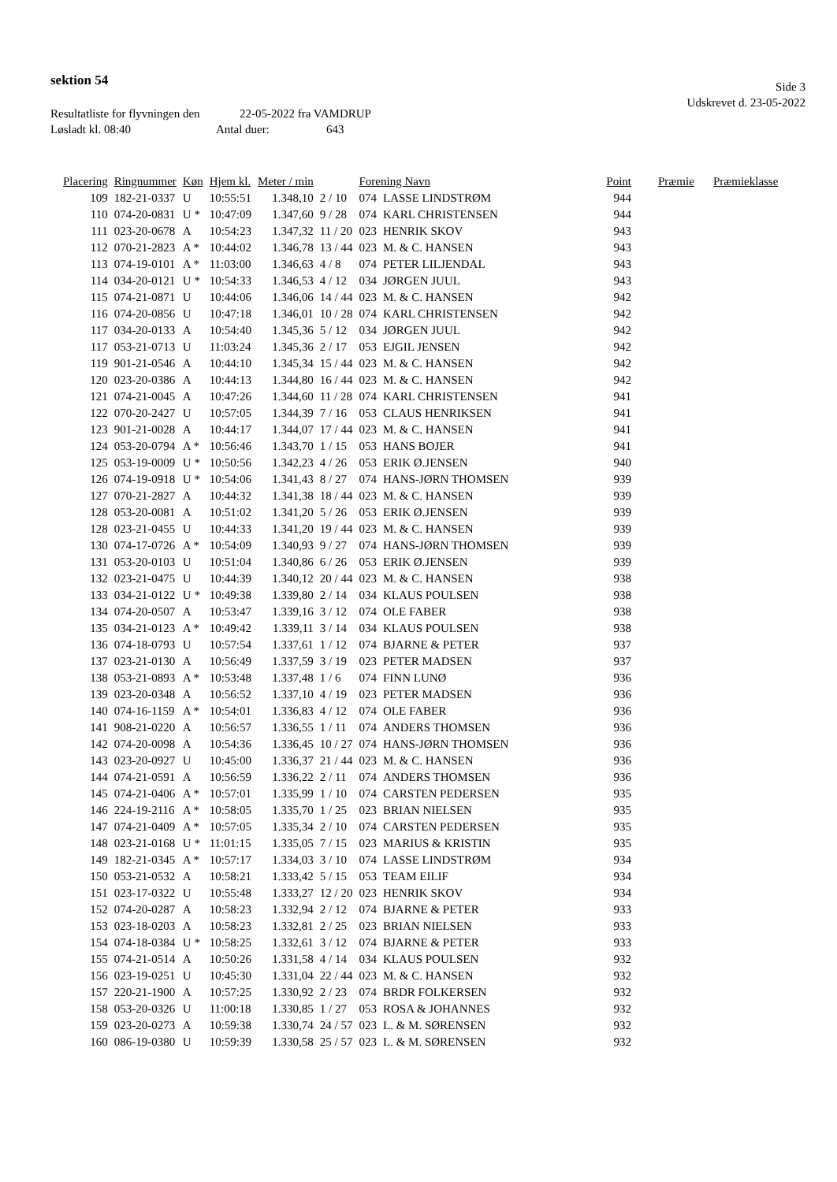sektion 54
Side 3
Udskrevet d. 23-05-2022
Resultatliste for flyvningen den 22-05-2022 fra VAMDRUP
Løsladt kl. 08:40 Antal duer: 643
| Placering | Ringnummer | Køn | Hjem kl. | Meter / min | | Forening Navn | | Point | Præmie | Præmieklasse |
| --- | --- | --- | --- | --- | --- | --- | --- | --- | --- | --- |
| 109 | 182-21-0337 | U | 10:55:51 | 1.348,10 | 2 / 10 | 074 | LASSE LINDSTRØM | 944 | | |
| 110 | 074-20-0831 | U * | 10:47:09 | 1.347,60 | 9 / 28 | 074 | KARL CHRISTENSEN | 944 | | |
| 111 | 023-20-0678 | A | 10:54:23 | 1.347,32 | 11 / 20 | 023 | HENRIK SKOV | 943 | | |
| 112 | 070-21-2823 | A * | 10:44:02 | 1.346,78 | 13 / 44 | 023 | M. & C. HANSEN | 943 | | |
| 113 | 074-19-0101 | A * | 11:03:00 | 1.346,63 | 4 / 8 | 074 | PETER LILJENDAL | 943 | | |
| 114 | 034-20-0121 | U * | 10:54:33 | 1.346,53 | 4 / 12 | 034 | JØRGEN JUUL | 943 | | |
| 115 | 074-21-0871 | U | 10:44:06 | 1.346,06 | 14 / 44 | 023 | M. & C. HANSEN | 942 | | |
| 116 | 074-20-0856 | U | 10:47:18 | 1.346,01 | 10 / 28 | 074 | KARL CHRISTENSEN | 942 | | |
| 117 | 034-20-0133 | A | 10:54:40 | 1.345,36 | 5 / 12 | 034 | JØRGEN JUUL | 942 | | |
| 117 | 053-21-0713 | U | 11:03:24 | 1.345,36 | 2 / 17 | 053 | EJGIL JENSEN | 942 | | |
| 119 | 901-21-0546 | A | 10:44:10 | 1.345,34 | 15 / 44 | 023 | M. & C. HANSEN | 942 | | |
| 120 | 023-20-0386 | A | 10:44:13 | 1.344,80 | 16 / 44 | 023 | M. & C. HANSEN | 942 | | |
| 121 | 074-21-0045 | A | 10:47:26 | 1.344,60 | 11 / 28 | 074 | KARL CHRISTENSEN | 941 | | |
| 122 | 070-20-2427 | U | 10:57:05 | 1.344,39 | 7 / 16 | 053 | CLAUS HENRIKSEN | 941 | | |
| 123 | 901-21-0028 | A | 10:44:17 | 1.344,07 | 17 / 44 | 023 | M. & C. HANSEN | 941 | | |
| 124 | 053-20-0794 | A * | 10:56:46 | 1.343,70 | 1 / 15 | 053 | HANS BOJER | 941 | | |
| 125 | 053-19-0009 | U * | 10:50:56 | 1.342,23 | 4 / 26 | 053 | ERIK Ø.JENSEN | 940 | | |
| 126 | 074-19-0918 | U * | 10:54:06 | 1.341,43 | 8 / 27 | 074 | HANS-JØRN THOMSEN | 939 | | |
| 127 | 070-21-2827 | A | 10:44:32 | 1.341,38 | 18 / 44 | 023 | M. & C. HANSEN | 939 | | |
| 128 | 053-20-0081 | A | 10:51:02 | 1.341,20 | 5 / 26 | 053 | ERIK Ø.JENSEN | 939 | | |
| 128 | 023-21-0455 | U | 10:44:33 | 1.341,20 | 19 / 44 | 023 | M. & C. HANSEN | 939 | | |
| 130 | 074-17-0726 | A * | 10:54:09 | 1.340,93 | 9 / 27 | 074 | HANS-JØRN THOMSEN | 939 | | |
| 131 | 053-20-0103 | U | 10:51:04 | 1.340,86 | 6 / 26 | 053 | ERIK Ø.JENSEN | 939 | | |
| 132 | 023-21-0475 | U | 10:44:39 | 1.340,12 | 20 / 44 | 023 | M. & C. HANSEN | 938 | | |
| 133 | 034-21-0122 | U * | 10:49:38 | 1.339,80 | 2 / 14 | 034 | KLAUS POULSEN | 938 | | |
| 134 | 074-20-0507 | A | 10:53:47 | 1.339,16 | 3 / 12 | 074 | OLE FABER | 938 | | |
| 135 | 034-21-0123 | A * | 10:49:42 | 1.339,11 | 3 / 14 | 034 | KLAUS POULSEN | 938 | | |
| 136 | 074-18-0793 | U | 10:57:54 | 1.337,61 | 1 / 12 | 074 | BJARNE & PETER | 937 | | |
| 137 | 023-21-0130 | A | 10:56:49 | 1.337,59 | 3 / 19 | 023 | PETER MADSEN | 937 | | |
| 138 | 053-21-0893 | A * | 10:53:48 | 1.337,48 | 1 / 6 | 074 | FINN LUNØ | 936 | | |
| 139 | 023-20-0348 | A | 10:56:52 | 1.337,10 | 4 / 19 | 023 | PETER MADSEN | 936 | | |
| 140 | 074-16-1159 | A * | 10:54:01 | 1.336,83 | 4 / 12 | 074 | OLE FABER | 936 | | |
| 141 | 908-21-0220 | A | 10:56:57 | 1.336,55 | 1 / 11 | 074 | ANDERS THOMSEN | 936 | | |
| 142 | 074-20-0098 | A | 10:54:36 | 1.336,45 | 10 / 27 | 074 | HANS-JØRN THOMSEN | 936 | | |
| 143 | 023-20-0927 | U | 10:45:00 | 1.336,37 | 21 / 44 | 023 | M. & C. HANSEN | 936 | | |
| 144 | 074-21-0591 | A | 10:56:59 | 1.336,22 | 2 / 11 | 074 | ANDERS THOMSEN | 936 | | |
| 145 | 074-21-0406 | A * | 10:57:01 | 1.335,99 | 1 / 10 | 074 | CARSTEN PEDERSEN | 935 | | |
| 146 | 224-19-2116 | A * | 10:58:05 | 1.335,70 | 1 / 25 | 023 | BRIAN NIELSEN | 935 | | |
| 147 | 074-21-0409 | A * | 10:57:05 | 1.335,34 | 2 / 10 | 074 | CARSTEN PEDERSEN | 935 | | |
| 148 | 023-21-0168 | U * | 11:01:15 | 1.335,05 | 7 / 15 | 023 | MARIUS & KRISTIN | 935 | | |
| 149 | 182-21-0345 | A * | 10:57:17 | 1.334,03 | 3 / 10 | 074 | LASSE LINDSTRØM | 934 | | |
| 150 | 053-21-0532 | A | 10:58:21 | 1.333,42 | 5 / 15 | 053 | TEAM EILIF | 934 | | |
| 151 | 023-17-0322 | U | 10:55:48 | 1.333,27 | 12 / 20 | 023 | HENRIK SKOV | 934 | | |
| 152 | 074-20-0287 | A | 10:58:23 | 1.332,94 | 2 / 12 | 074 | BJARNE & PETER | 933 | | |
| 153 | 023-18-0203 | A | 10:58:23 | 1.332,81 | 2 / 25 | 023 | BRIAN NIELSEN | 933 | | |
| 154 | 074-18-0384 | U * | 10:58:25 | 1.332,61 | 3 / 12 | 074 | BJARNE & PETER | 933 | | |
| 155 | 074-21-0514 | A | 10:50:26 | 1.331,58 | 4 / 14 | 034 | KLAUS POULSEN | 932 | | |
| 156 | 023-19-0251 | U | 10:45:30 | 1.331,04 | 22 / 44 | 023 | M. & C. HANSEN | 932 | | |
| 157 | 220-21-1900 | A | 10:57:25 | 1.330,92 | 2 / 23 | 074 | BRDR FOLKERSEN | 932 | | |
| 158 | 053-20-0326 | U | 11:00:18 | 1.330,85 | 1 / 27 | 053 | ROSA & JOHANNES | 932 | | |
| 159 | 023-20-0273 | A | 10:59:38 | 1.330,74 | 24 / 57 | 023 | L. & M. SØRENSEN | 932 | | |
| 160 | 086-19-0380 | U | 10:59:39 | 1.330,58 | 25 / 57 | 023 | L. & M. SØRENSEN | 932 | | |